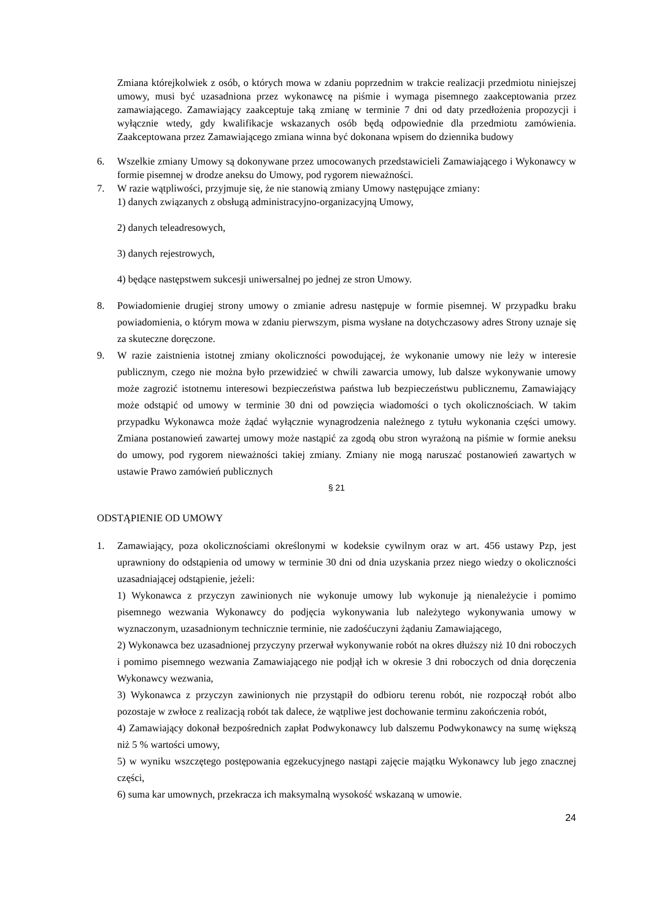Zmiana którejkolwiek z osób, o których mowa w zdaniu poprzednim w trakcie realizacji przedmiotu niniejszej umowy, musi być uzasadniona przez wykonawcę na piśmie i wymaga pisemnego zaakceptowania przez zamawiającego. Zamawiający zaakceptuje taką zmianę w terminie 7 dni od daty przedłożenia propozycji i wyłącznie wtedy, gdy kwalifikacje wskazanych osób będą odpowiednie dla przedmiotu zamówienia. Zaakceptowana przez Zamawiającego zmiana winna być dokonana wpisem do dziennika budowy
6. Wszelkie zmiany Umowy są dokonywane przez umocowanych przedstawicieli Zamawiającego i Wykonawcy w formie pisemnej w drodze aneksu do Umowy, pod rygorem nieważności.
7. W razie wątpliwości, przyjmuje się, że nie stanowią zmiany Umowy następujące zmiany:
1) danych związanych z obsługą administracyjno-organizacyjną Umowy,
2) danych teleadresowych,
3) danych rejestrowych,
4) będące następstwem sukcesji uniwersalnej po jednej ze stron Umowy.
8. Powiadomienie drugiej strony umowy o zmianie adresu następuje w formie pisemnej. W przypadku braku powiadomienia, o którym mowa w zdaniu pierwszym, pisma wysłane na dotychczasowy adres Strony uznaje się za skuteczne doręczone.
9. W razie zaistnienia istotnej zmiany okoliczności powodującej, że wykonanie umowy nie leży w interesie publicznym, czego nie można było przewidzieć w chwili zawarcia umowy, lub dalsze wykonywanie umowy może zagrozić istotnemu interesowi bezpieczeństwa państwa lub bezpieczeństwu publicznemu, Zamawiający może odstąpić od umowy w terminie 30 dni od powzięcia wiadomości o tych okolicznościach. W takim przypadku Wykonawca może żądać wyłącznie wynagrodzenia należnego z tytułu wykonania części umowy. Zmiana postanowień zawartej umowy może nastąpić za zgodą obu stron wyrażoną na piśmie w formie aneksu do umowy, pod rygorem nieważności takiej zmiany. Zmiany nie mogą naruszać postanowień zawartych w ustawie Prawo zamówień publicznych
§ 21
ODSTĄPIENIE OD UMOWY
1. Zamawiający, poza okolicznościami określonymi w kodeksie cywilnym oraz w art. 456 ustawy Pzp, jest uprawniony do odstąpienia od umowy w terminie 30 dni od dnia uzyskania przez niego wiedzy o okoliczności uzasadniającej odstąpienie, jeżeli:
1) Wykonawca z przyczyn zawinionych nie wykonuje umowy lub wykonuje ją nienależycie i pomimo pisemnego wezwania Wykonawcy do podjęcia wykonywania lub należytego wykonywania umowy w wyznaczonym, uzasadnionym technicznie terminie, nie zadośćuczyni żądaniu Zamawiającego,
2) Wykonawca bez uzasadnionej przyczyny przerwał wykonywanie robót na okres dłuższy niż 10 dni roboczych i pomimo pisemnego wezwania Zamawiającego nie podjął ich w okresie 3 dni roboczych od dnia doręczenia Wykonawcy wezwania,
3) Wykonawca z przyczyn zawinionych nie przystąpił do odbioru terenu robót, nie rozpoczął robót albo pozostaje w zwłoce z realizacją robót tak dalece, że wątpliwe jest dochowanie terminu zakończenia robót,
4) Zamawiający dokonał bezpośrednich zapłat Podwykonawcy lub dalszemu Podwykonawcy na sumę większą niż 5 % wartości umowy,
5) w wyniku wszczętego postępowania egzekucyjnego nastąpi zajęcie majątku Wykonawcy lub jego znacznej części,
6) suma kar umownych, przekracza ich maksymalną wysokość wskazaną w umowie.
24